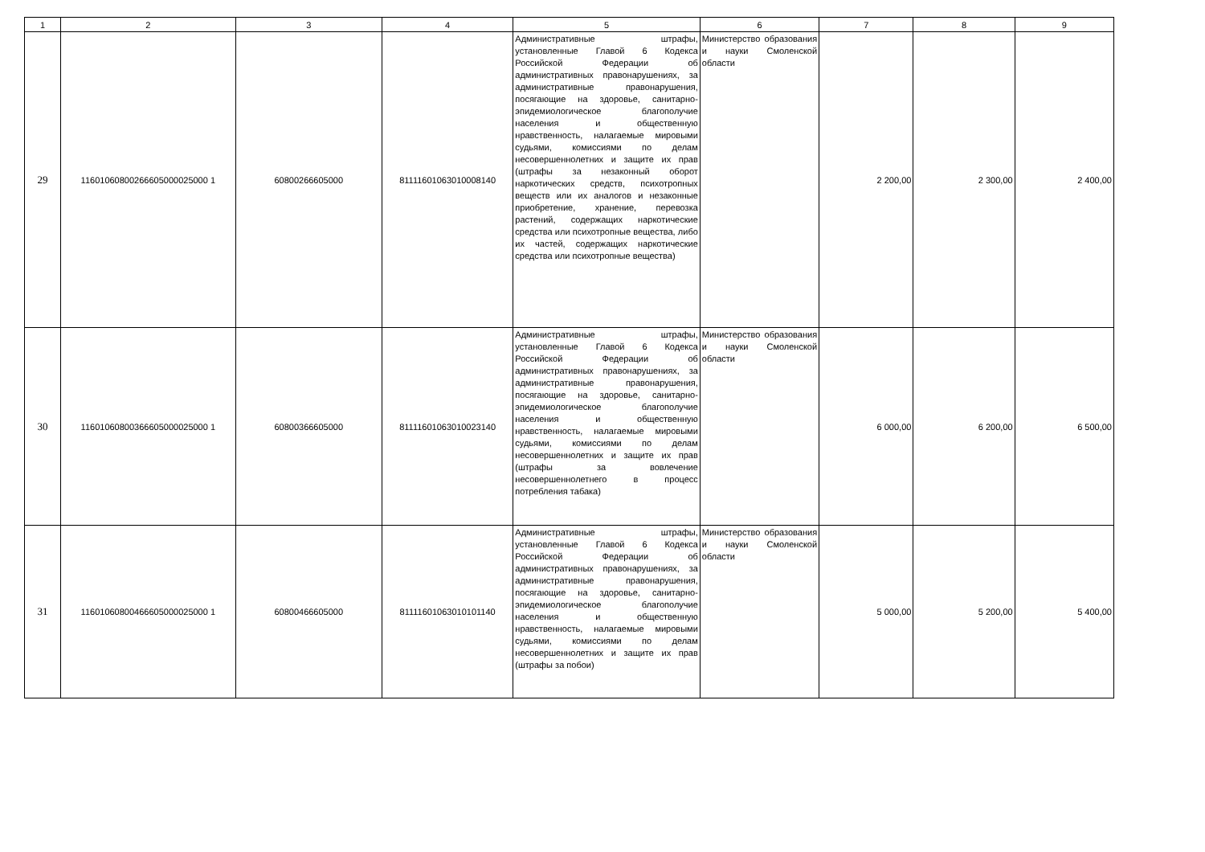| 1 | 2 | 3 | 4 | 5 | 6 | 7 | 8 | 9 |
| --- | --- | --- | --- | --- | --- | --- | --- | --- |
| 29 | 11601060800266605000025000 1 | 60800266605000 | 81111601063010008140 | Административные штрафы, установленные Главой 6 Кодекса Российской Федерации об административных правонарушениях, за административные правонарушения, посягающие на здоровье, санитарно-эпидемиологическое благополучие населения и общественную нравственность, налагаемые мировыми судьями, комиссиями по делам несовершеннолетних и защите их прав (штрафы за незаконный оборот наркотических средств, психотропных веществ или их аналогов и незаконные приобретение, хранение, перевозка растений, содержащих наркотические средства или психотропные вещества, либо их частей, содержащих наркотические средства или психотропные вещества) | Министерство образования и науки Смоленской области | 2 200,00 | 2 300,00 | 2 400,00 |
| 30 | 11601060800366605000025000 1 | 60800366605000 | 81111601063010023140 | Административные штрафы, установленные Главой 6 Кодекса Российской Федерации об административных правонарушениях, за административные правонарушения, посягающие на здоровье, санитарно-эпидемиологическое благополучие населения и общественную нравственность, налагаемые мировыми судьями, комиссиями по делам несовершеннолетних и защите их прав (штрафы за вовлечение несовершеннолетнего в процесс потребления табака) | Министерство образования и науки Смоленской области | 6 000,00 | 6 200,00 | 6 500,00 |
| 31 | 11601060800466605000025000 1 | 60800466605000 | 81111601063010101140 | Административные штрафы, установленные Главой 6 Кодекса Российской Федерации об административных правонарушениях, за административные правонарушения, посягающие на здоровье, санитарно-эпидемиологическое благополучие населения и общественную нравственность, налагаемые мировыми судьями, комиссиями по делам несовершеннолетних и защите их прав (штрафы за побои) | Министерство образования и науки Смоленской области | 5 000,00 | 5 200,00 | 5 400,00 |